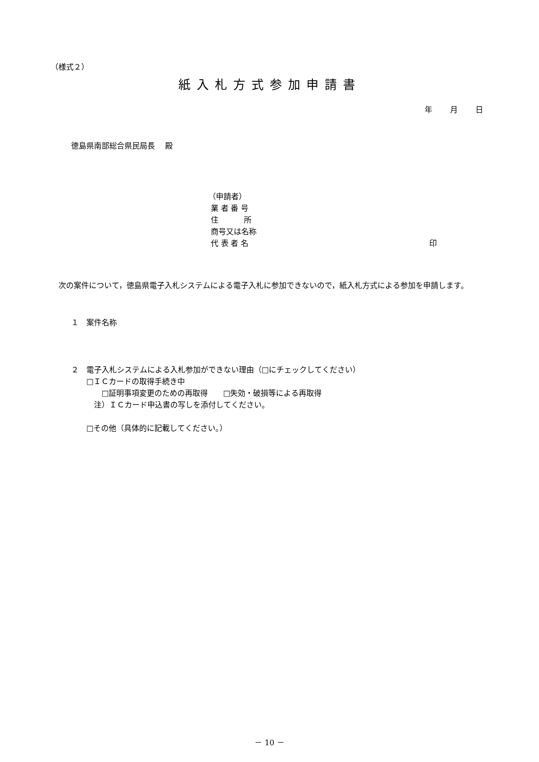（様式２）
紙入札方式参加申請書
年 月 日
徳島県南部総合県民局長　 殿
（申請者）
業 者 番 号
住　　　 所
商号又は名称
代 表 者 名 印
次の案件について，徳島県電子入札システムによる電子入札に参加できないので，紙入札方式による参加を申請します。
１　案件名称
２　電子入札システムによる入札参加ができない理由（□にチェックしてください）
　　□ＩＣカードの取得手続き中
　　　　□証明事項変更のための再取得　　□失効・破損等による再取得
　　　注）ＩＣカード申込書の写しを添付してください。
　　□その他（具体的に記載してください。）
－ 10 －